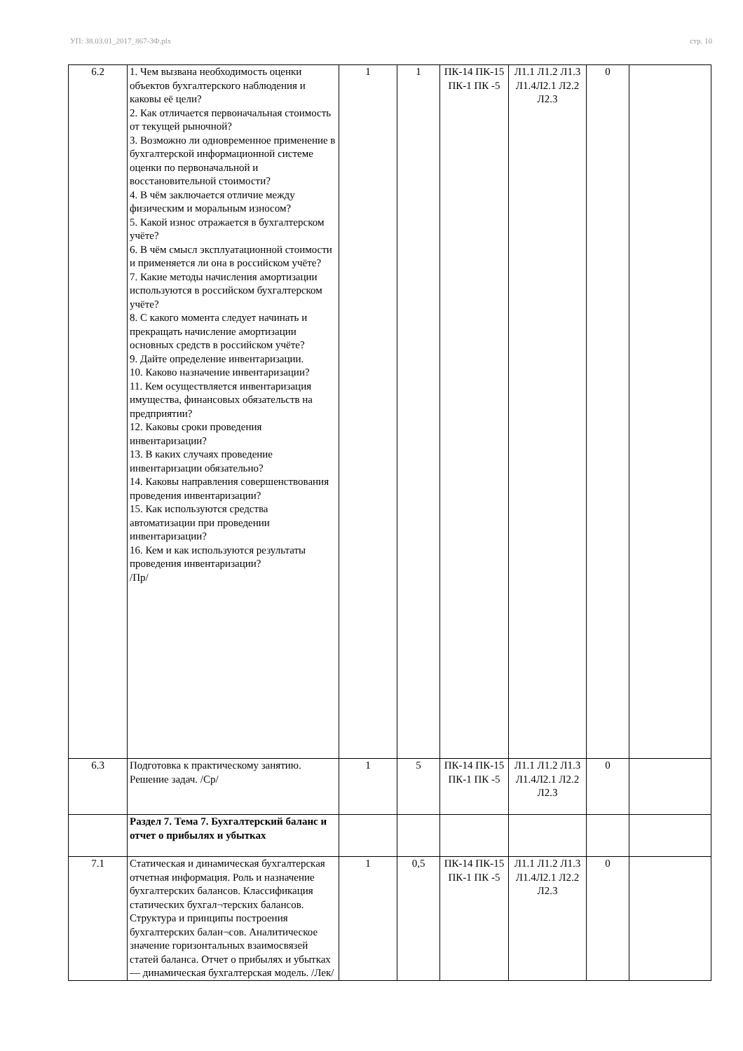УП: 38.03.01_2017_867-3Ф.plx стр. 10
| 6.2 | 1. Чем вызвана необходимость оценки объектов бухгалтерского наблюдения и каковы её цели? 2. Как отличается первоначальная стоимость от текущей рыночной? 3. Возможно ли одновременное применение в бухгалтерской информационной системе оценки по первоначальной и восстановительной стоимости? 4. В чём заключается отличие между физическим и моральным износом? 5. Какой износ отражается в бухгалтерском учёте? 6. В чём смысл эксплуатационной стоимости и применяется ли она в российском учёте? 7. Какие методы начисления амортизации используются в российском бухгалтерском учёте? 8. С какого момента следует начинать и прекращать начисление амортизации основных средств в российском учёте? 9. Дайте определение инвентаризации. 10. Каково назначение инвентаризации? 11. Кем осуществляется инвентаризация имущества, финансовых обязательств на предприятии? 12. Каковы сроки проведения инвентаризации? 13. В каких случаях проведение инвентаризации обязательно? 14. Каковы направления совершенствования проведения инвентаризации? 15. Как используются средства автоматизации при проведении инвентаризации? 16. Кем и как используются результаты проведения инвентаризации? /Пр/ | 1 | 1 | ПК-14 ПК-15 ПК-1 ПК -5 | Л1.1 Л1.2 Л1.3 Л1.4Л2.1 Л2.2 Л2.3 | 0 | |
| 6.3 | Подготовка к практическому занятию. Решение задач. /Ср/ | 1 | 5 | ПК-14 ПК-15 ПК-1 ПК -5 | Л1.1 Л1.2 Л1.3 Л1.4Л2.1 Л2.2 Л2.3 | 0 | |
| | Раздел 7. Тема 7. Бухгалтерский баланс и отчет о прибылях и убытках | | | | | | |
| 7.1 | Статическая и динамическая бухгалтерская отчетная информация. Роль и назначение бухгалтерских балансов. Классификация статических бухгал¬терских балансов. Структура и принципы построения бухгалтерских балан¬сов. Аналитическое значение горизонтальных взаимосвязей статей баланса. Отчет о прибылях и убытках — динамическая бухгалтерская модель. /Лек/ | 1 | 0,5 | ПК-14 ПК-15 ПК-1 ПК -5 | Л1.1 Л1.2 Л1.3 Л1.4Л2.1 Л2.2 Л2.3 | 0 | |